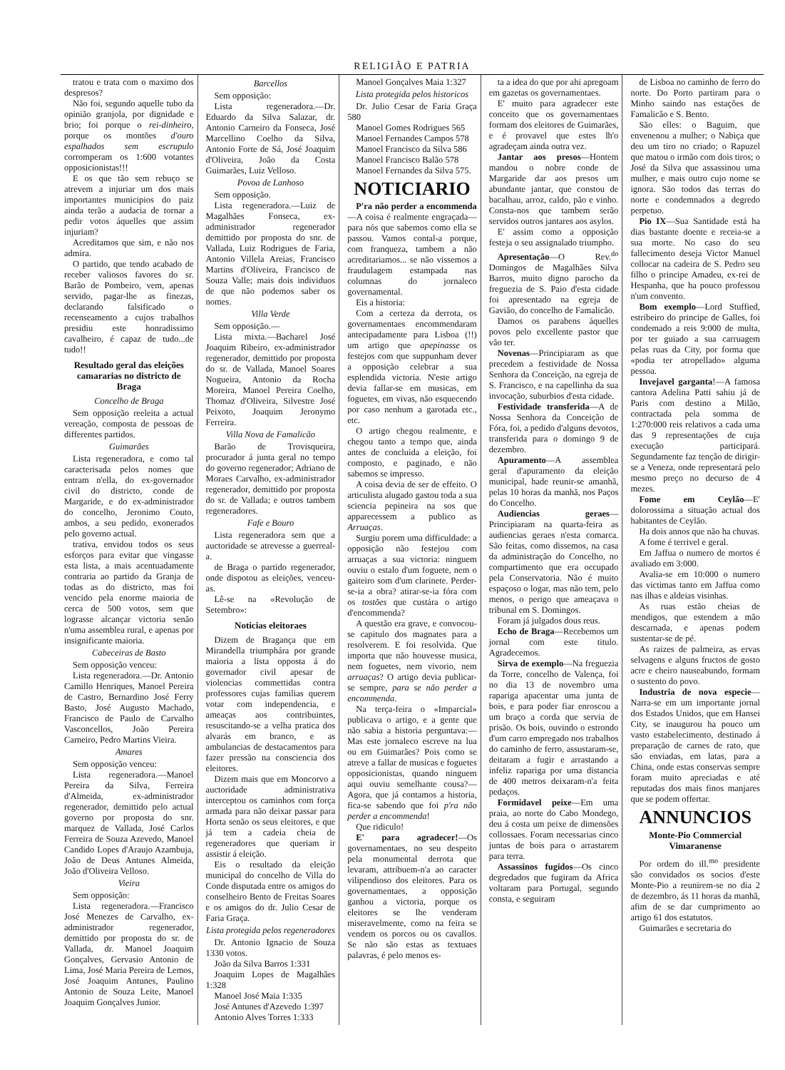RELIGIÃO E PATRIA
tratou e trata com o maximo dos despresos?
Não foi, segundo aquelle tubo da opinião granjola, por dignidade e brio; foi porque o rei-dinheiro, porque os montões d'ouro espalhados sem escrupulo corromperam os 1:600 votantes opposicionistas!!!
E os que tão sem rebuço se atrevem a injuriar um dos mais importantes municipios do paiz ainda terão a audacia de tornar a pedir votos áquelles que assim injuriam?
Acreditamos que sim, e não nos admira.
O partido, que tendo acabado de receber valiosos favores do sr. Barão de Pombeiro, vem, apenas servido, pagar-lhe as finezas, declarando falsificado o recenseamento a cujos trabalhos presidiu este honradissimo cavalheiro, é capaz de tudo...de tudo!!
Resultado geral das eleições camararias no districto de Braga
Concelho de Braga
Sem opposição reeleita a actual vereação, composta de pessoas de differentes partidos.
Guimarães
Lista regeneradora, e como tal caracterisada pelos nomes que entram n'ella, do ex-governador civil do districto, conde de Margaride, e do ex-administrador do concelho, Jeronimo Couto, ambos, a seu pedido, exonerados pelo governo actual.
trativa, envidou todos os seus esforços para evitar que vingasse esta lista, a mais acentuadamente contraria ao partido da Granja de todas as do districto, mas foi vencido pela enorme maioria de cerca de 500 votos, sem que lograsse alcançar victoria senão n'uma assemblea rural, e apenas por insignificante maioria.
Cabeceiras de Basto
Sem opposição venceu:
Lista regeneradora.—Dr. Antonio Camillo Henriques, Manoel Pereira de Castro, Bernardino José Ferry Basto, José Augusto Machado, Francisco de Paulo de Carvalho Vasconcellos, João Pereira Carneiro, Pedro Martins Vieira.
Amares
Sem opposição venceu:
Lista regeneradora.—Manoel Pereira da Silva, Ferreira d'Almeida, ex-administrador regenerador, demittido pelo actual governo por proposta do snr. marquez de Vallada, José Carlos Ferreira de Souza Azevedo, Manoel Candido Lopes d'Araujo Azambuja, João de Deus Antunes Almeida, João d'Oliveira Velloso.
Vieira
Sem opposição:
Lista regeneradora.—Francisco José Menezes de Carvalho, ex-administrador regenerador, demittido por proposta do sr. de Vallada, dr. Manoel Joaquim Gonçalves, Gervasio Antonio de Lima, José Maria Pereira de Lemos, José Joaquim Antunes, Paulino Antonio de Souza Leite, Manoel Joaquim Gonçalves Junior.
Barcellos
Sem opposição:
Lista regeneradora.—Dr. Eduardo da Silva Salazar, dr. Antonio Carneiro da Fonseca, José Marcellino Coelho da Silva, Antonio Forte de Sá, José Joaquim d'Oliveira, João da Costa Guimarães, Luiz Velloso.
Povoa de Lanhoso
Sem opposição.
Lista regeneradora.—Luiz de Magalhães Fonseca, ex-administrador regenerador demittido por proposta do snr. de Vallada, Luiz Rodrigues de Faria, Antonio Villela Areias, Francisco Martins d'Oliveira, Francisco de Souza Valle; mais dois individuos de que não podemos saber os nomes.
Villa Verde
Sem opposição.—
Lista mixta.—Bacharel José Joaquim Ribeiro, ex-administrador regenerador, demittido por proposta do sr. de Vallada, Manoel Soares Nogueira, Antonio da Rocha Moreira, Manoel Pereira Coelho, Thomaz d'Oliveira, Silvestre José Peixoto, Joaquim Jeronymo Ferreira.
Villa Nova de Famalicão
Barão de Trovisqueira, procurador á junta geral no tempo do governo regenerador; Adriano de Moraes Carvalho, ex-administrador regenerador, demittido por proposta do sr. de Vallada; e outros tambem regeneradores.
Fafe e Bouro
Lista regeneradora sem que a auctoridade se atrevesse a guerreal-a.
de Braga o partido regenerador, onde dispotou as eleições, venceu-as.
Lê-se na «Revolução de Setembro»:
Noticias eleitoraes
Dizem de Bragança que em Mirandella triumphára por grande maioria a lista opposta á do governador civil apesar de violencias commettidas contra professores cujas familias querem votar com independencia, e ameaças aos contribuintes, resuscitando-se a velha pratica dos alvarás em branco, e as ambulancias de destacamentos para fazer pressão na consciencia dos eleitores.
Dizem mais que em Moncorvo a auctoridade administrativa interceptou os caminhos com força armada para não deixar passar para Horta senão os seus eleitores, e que já tem a cadeia cheia de regeneradores que queriam ir assistir á eleição.
Eis o resultado da eleição municipal do concelho de Villa do Conde disputada entre os amigos do conselheiro Bento de Freitas Soares e os amigos do dr. Julio Cesar de Faria Graça.
Lista protegida pelos regeneradores
Dr. Antonio Ignacio de Souza 1330 votos.
João da Silva Barros 1:331
Joaquim Lopes de Magalhães 1:328
Manoel José Maia 1:335
José Antunes d'Azevedo 1:397
Antonio Alves Torres 1:333
Manoel Gonçalves Maia 1:327
Lista protegida pelos historicos
Dr. Julio Cesar de Faria Graça 580
Manoel Gomes Rodrigues 565
Manoel Fernandes Campos 578
Manoel Francisco da Silva 586
Manoel Francisco Balão 578
Manoel Fernandes da Silva 575.
NOTICIARIO
P'ra não perder a encommenda—A coisa é realmente engraçada—para nós que sabemos como ella se passou. Vamos contal-a porque, com franqueza, tambem a não acreditariamos... se não vissemos a fraudulagem estampada nas columnas do jornaleco governamental.
Eis a historia:
Com a certeza da derrota, os governamentaes encommendaram antecipadamente para Lisboa (!!) um artigo que apepinasse os festejos com que suppunham dever a opposição celebrar a sua esplendida victoria. N'este artigo devia fallar-se em musicas, em foguetes, em vivas, não esquecendo por caso nenhum a garotada etc., etc.
O artigo chegou realmente, e chegou tanto a tempo que, ainda antes de concluida a eleição, foi composto, e paginado, e não sabemos se impresso.
A coisa devia de ser de effeito. O articulista alugado gastou toda a sua sciencia pepineira na sos que apparecessem a publico as Arruaças.
Surgiu porem uma difficuldade: a opposição não festejou com arruaças a sua victoria: ninguem ouviu o estalo d'um foguete, nem o gaiteiro som d'um clarinete. Perder-se-ia a obra? atirar-se-ia fóra com os tostões que custára o artigo d'encommenda?
A questão era grave, e convocou-se capitulo dos magnates para a resolverem. E foi resolvida. Que importa que não houvesse musica, nem foguetes, nem vivorio, nem arruaças? O artigo devia publicar-se sempre, para se não perder a encommenda.
Na terça-feira o «Imparcial» publicava o artigo, e a gente que não sabia a historia perguntava:—Mas este jornaleco escreve na lua ou em Guimarães? Pois como se atreve a fallar de musicas e foguetes opposicionistas, quando ninguem aqui ouviu semelhante cousa?—Agora, que já contamos a historia, fica-se sabendo que foi p'ra não perder a encommenda!
Que ridiculo!
E' para agradecer!—Os governamentaes, no seu despeito pela monumental derrota que levaram, attribuem-n'a ao caracter vilipendioso dos eleitores. Para os governamentaes, a opposição ganhou a victoria, porque os eleitores se lhe venderam miseravelmente, como na feira se vendem os porcos ou os cavallos. Se não são estas as textuaes palavras, é pelo menos es-
ta a idea do que por ahi apregoam em gazetas os governamentaes.
E' muito para agradecer este conceito que os governamentaes formam dos eleitores de Guimarães, e é provavel que estes lh'o agradeçam ainda outra vez.
Jantar aos presos—Hontem mandou o nobre conde de Margaride dar aos presos um abundante jantar, que constou de bacalhau, arroz, caldo, pão e vinho. Consta-nos que tambem serão servidos outros jantares aos asylos.
E' assim como a opposição festeja o seu assignalado triumpho.
Apresentação—O Rev.<sup>do</sup> Domingos de Magalhães Silva Barros, muito digno parocho da freguezia de S. Paio d'esta cidade foi apresentado na egreja de Gavião, do concelho de Famalicão.
Damos os parabens áquelles povos pelo excellente pastor que vão ter.
Novenas—Principiaram as que precedem a festividade de Nossa Senhora da Conceição, na egreja de S. Francisco, e na capellinha da sua invocação, suburbios d'esta cidade.
Festividade transferida—A de Nossa Senhora da Conceição de Fóra, foi, a pedido d'alguns devotos, transferida para o domingo 9 de dezembro.
Apuramento—A assemblea geral d'apuramento da eleição municipal, hade reunir-se amanhã, pelas 10 horas da manhã, nos Paços do Concelho.
Audiencias geraes—Principiaram na quarta-feira as audiencias geraes n'esta comarca. São feitas, como dissemos, na casa da administração do Concelho, no compartimento que era occupado pela Conservatoria. Não é muito espaçoso o logar, mas não tem, pelo menos, o perigo que ameaçava o tribunal em S. Domingos.
Foram já julgados dous reus.
Echo de Braga—Recebemos um jornal com este titulo. Agradecemos.
Sirva de exemplo—Na freguezia da Torre, concelho de Valença, foi no dia 13 de novembro uma rapariga apacentar uma junta de bois, e para poder fiar enroscou a um braço a corda que servia de prisão. Os bois, ouvindo o estrondo d'um carro empregado nos trabalhos do caminho de ferro, assustaram-se, deitaram a fugir e arrastando a infeliz rapariga por uma distancia de 400 metros deixaram-n'a feita pedaços.
Formidavel peixe—Em uma praia, ao norte do Cabo Mondego, deu á costa um peixe de dimensões collossaes. Foram necessarias cinco juntas de bois para o arrastarem para terra.
Assassinos fugidos—Os cinco degredados que fugiram da Africa voltaram para Portugal, segundo consta, e seguiram
de Lisboa no caminho de ferro do norte. Do Porto partiram para o Minho saindo nas estações de Famalicão e S. Bento.
São elles: o Baguim, que envenenou a mulher; o Nabiça que deu um tiro no criado; o Rapuzel que matou o irmão com dois tiros; o José da Silva que assassinou uma mulher, e mais outro cujo nome se ignora. São todos das terras do norte e condemnados a degredo perpetuo.
Pio IX—Sua Santidade está ha dias bastante doente e receia-se a sua morte. No caso do seu fallecimento deseja Victor Manuel collocar na cadeira de S. Pedro seu filho o principe Amadeu, ex-rei de Hespanha, que ha pouco professou n'um convento.
Bom exemplo—Lord Stuffied, estribeiro do principe de Galles, foi condemado a reis 9:000 de multa, por ter guiado a sua carruagem pelas ruas da City, por forma que «podia ter atropellado» alguma pessoa.
Invejavel garganta!—A famosa cantora Adelina Patti sahiu já de Paris com destino a Milão, contractada pela somma de 1:270:000 reis relativos a cada uma das 9 representações de cuja execução participará. Segundamente faz tenção de dirigir-se a Veneza, onde representará pelo mesmo preço no decurso de 4 mezes.
Fome em Ceylão—E' dolorossima a situação actual dos habitantes de Ceylão.
Ha dois annos que não ha chuvas.
A fome é terrivel e geral.
Em Jaffua o numero de mortos é avaliado em 3:000.
Avalia-se em 10:000 o numero das victimas tanto em Jaffua como nas ilhas e aldeias visinhas.
As ruas estão cheias de mendigos, que estendem a mão descarnada, e apenas podem sustentar-se de pé.
As raizes de palmeira, as ervas selvagens e alguns fructos de gosto acre e cheiro nauseabundo, formam o sustento do povo.
Industria de nova especie—Narra-se em um importante jornal dos Estados Unidos, que em Hansei City, se inaugurou ha pouco um vasto estabelecimento, destinado á preparação de carnes de rato, que são enviadas, em latas, para a China, onde estas conservas sempre foram muito apreciadas e até reputadas dos mais finos manjares que se podem offertar.
ANNUNCIOS
Monte-Pio Commercial Vimaranense
Por ordem do ill.<sup>mo</sup> presidente são convidados os socios d'este Monte-Pio a reunirem-se no dia 2 de dezembro, ás 11 horas da manhã, afim de se dar cumprimento ao artigo 61 dos estatutos.
Guimarães e secretaria do